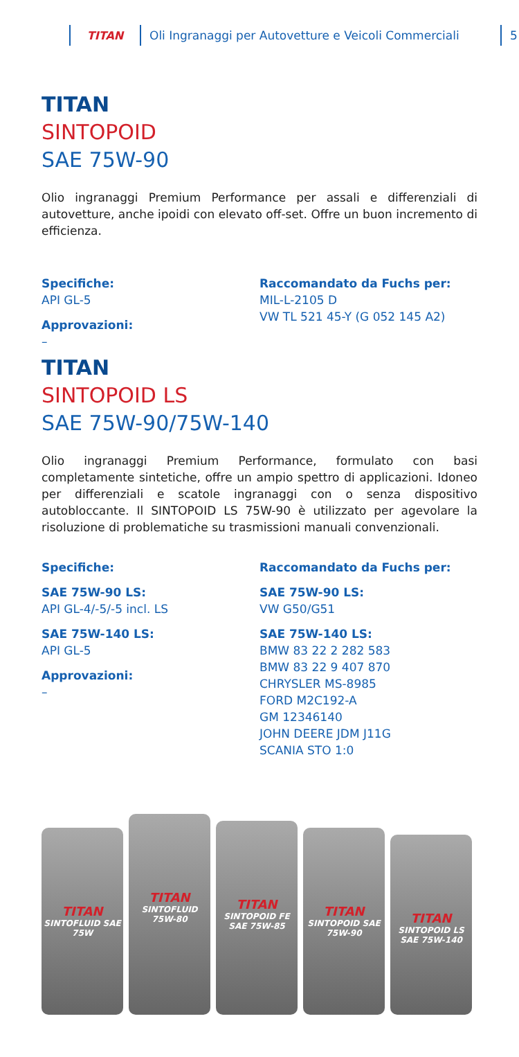TITAN
Oli Ingranaggi per Autovetture e Veicoli Commerciali
5
TITAN
SINTOPOID
SAE 75W-90
Olio ingranaggi Premium Performance per assali e differenziali di autovetture, anche ipoidi con elevato off-set. Offre un buon incremento di efficienza.
Specifiche:
API GL-5
Approvazioni:
–
Raccomandato da Fuchs per:
MIL-L-2105 D
VW TL 521 45-Y (G 052 145 A2)
TITAN
SINTOPOID LS
SAE 75W-90/75W-140
Olio ingranaggi Premium Performance, formulato con basi completamente sintetiche, offre un ampio spettro di applicazioni. Idoneo per differenziali e scatole ingranaggi con o senza dispositivo autobloccante. Il SINTOPOID LS 75W-90 è utilizzato per agevolare la risoluzione di problematiche su trasmissioni manuali convenzionali.
Specifiche:
SAE 75W-90 LS:
API GL-4/-5/-5 incl. LS
SAE 75W-140 LS:
API GL-5
Approvazioni:
–
Raccomandato da Fuchs per:
SAE 75W-90 LS:
VW G50/G51
SAE 75W-140 LS:
BMW 83 22 2 282 583
BMW 83 22 9 407 870
CHRYSLER MS-8985
FORD M2C192-A
GM 12346140
JOHN DEERE JDM J11G
SCANIA STO 1:0
TITAN
SINTOFLUID SAE 75W
TITAN
SINTOFLUID 75W-80
TITAN
SINTOPOID FE SAE 75W-85
TITAN
SINTOPOID SAE 75W-90
TITAN
SINTOPOID LS SAE 75W-140